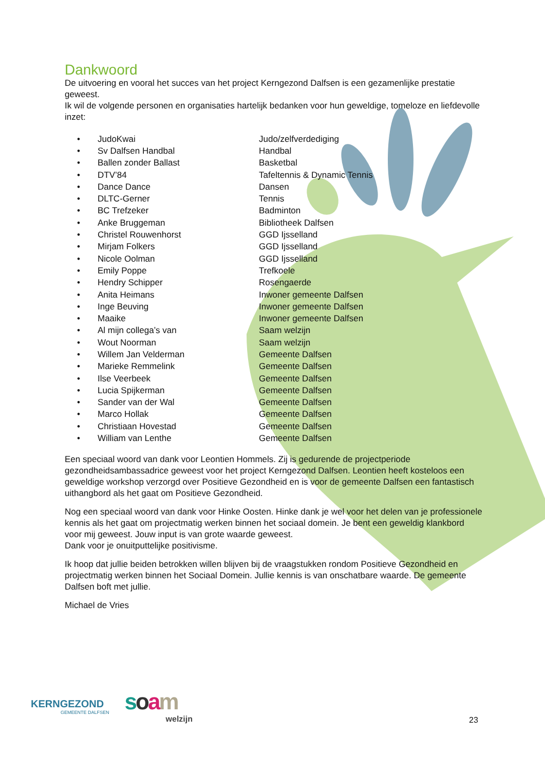Dankwoord
De uitvoering en vooral het succes van het project Kerngezond Dalfsen is een gezamenlijke prestatie geweest.
Ik wil de volgende personen en organisaties hartelijk bedanken voor hun geweldige, tomeloze en liefdevolle inzet:
| • | JudoKwai | Judo/zelfverdediging |
| • | Sv Dalfsen Handbal | Handbal |
| • | Ballen zonder Ballast | Basketbal |
| • | DTV’84 | Tafeltennis & Dynamic Tennis |
| • | Dance Dance | Dansen |
| • | DLTC-Gerner | Tennis |
| • | BC Trefzeker | Badminton |
| • | Anke Bruggeman | Bibliotheek Dalfsen |
| • | Christel Rouwenhorst | GGD Ijsselland |
| • | Mirjam Folkers | GGD Ijsselland |
| • | Nicole Oolman | GGD Ijsselland |
| • | Emily Poppe | Trefkoele |
| • | Hendry Schipper | Rosengaerde |
| • | Anita Heimans | Inwoner gemeente Dalfsen |
| • | Inge Beuving | Inwoner gemeente Dalfsen |
| • | Maaike | Inwoner gemeente Dalfsen |
| • | Al mijn collega’s van | Saam welzijn |
| • | Wout Noorman | Saam welzijn |
| • | Willem Jan Velderman | Gemeente Dalfsen |
| • | Marieke Remmelink | Gemeente Dalfsen |
| • | Ilse Veerbeek | Gemeente Dalfsen |
| • | Lucia Spijkerman | Gemeente Dalfsen |
| • | Sander van der Wal | Gemeente Dalfsen |
| • | Marco Hollak | Gemeente Dalfsen |
| • | Christiaan Hovestad | Gemeente Dalfsen |
| • | William van Lenthe | Gemeente Dalfsen |
Een speciaal woord van dank voor Leontien Hommels. Zij is gedurende de projectperiode gezondheidsambassadrice geweest voor het project Kerngezond Dalfsen. Leontien heeft kosteloos een geweldige workshop verzorgd over Positieve Gezondheid en is voor de gemeente Dalfsen een fantastisch uithangbord als het gaat om Positieve Gezondheid.
Nog een speciaal woord van dank voor Hinke Oosten. Hinke dank je wel voor het delen van je professionele kennis als het gaat om projectmatig werken binnen het sociaal domein. Je bent een geweldig klankbord voor mij geweest. Jouw input is van grote waarde geweest.
Dank voor je onuitputtelijke positivisme.
Ik hoop dat jullie beiden betrokken willen blijven bij de vraagstukken rondom Positieve Gezondheid en projectmatig werken binnen het Sociaal Domein. Jullie kennis is van onschatbare waarde. De gemeente Dalfsen boft met jullie.
Michael de Vries
KERNGEZOND
GEMEENTE DALFSEN
soam
welzijn
23